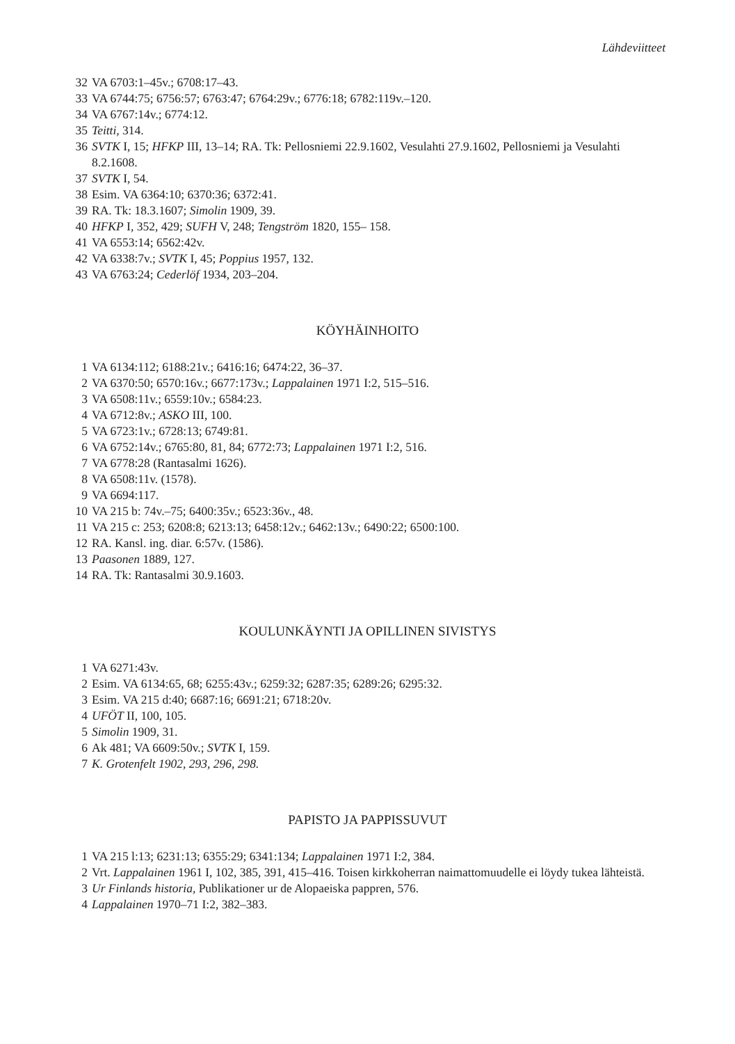Lähdeviitteet
32 VA 6703:1–45v.; 6708:17–43.
33 VA 6744:75; 6756:57; 6763:47; 6764:29v.; 6776:18; 6782:119v.–120.
34 VA 6767:14v.; 6774:12.
35 Teitti, 314.
36 SVTK I, 15; HFKP III, 13–14; RA. Tk: Pellosniemi 22.9.1602, Vesulahti 27.9.1602, Pellosniemi ja Vesulahti 8.2.1608.
37 SVTK I, 54.
38 Esim. VA 6364:10; 6370:36; 6372:41.
39 RA. Tk: 18.3.1607; Simolin 1909, 39.
40 HFKP I, 352, 429; SUFH V, 248; Tengström 1820, 155– 158.
41 VA 6553:14; 6562:42v.
42 VA 6338:7v.; SVTK I, 45; Poppius 1957, 132.
43 VA 6763:24; Cederlöf 1934, 203–204.
KÖYHÄINHOITO
1 VA 6134:112; 6188:21v.; 6416:16; 6474:22, 36–37.
2 VA 6370:50; 6570:16v.; 6677:173v.; Lappalainen 1971 I:2, 515–516.
3 VA 6508:11v.; 6559:10v.; 6584:23.
4 VA 6712:8v.; ASKO III, 100.
5 VA 6723:1v.; 6728:13; 6749:81.
6 VA 6752:14v.; 6765:80, 81, 84; 6772:73; Lappalainen 1971 I:2, 516.
7 VA 6778:28 (Rantasalmi 1626).
8 VA 6508:11v. (1578).
9 VA 6694:117.
10 VA 215 b: 74v.–75; 6400:35v.; 6523:36v., 48.
11 VA 215 c: 253; 6208:8; 6213:13; 6458:12v.; 6462:13v.; 6490:22; 6500:100.
12 RA. Kansl. ing. diar. 6:57v. (1586).
13 Paasonen 1889, 127.
14 RA. Tk: Rantasalmi 30.9.1603.
KOULUNKÄYNTI JA OPILLINEN SIVISTYS
1 VA 6271:43v.
2 Esim. VA 6134:65, 68; 6255:43v.; 6259:32; 6287:35; 6289:26; 6295:32.
3 Esim. VA 215 d:40; 6687:16; 6691:21; 6718:20v.
4 UFÖT II, 100, 105.
5 Simolin 1909, 31.
6 Ak 481; VA 6609:50v.; SVTK I, 159.
7 K. Grotenfelt 1902, 293, 296, 298.
PAPISTO JA PAPPISSUVUT
1 VA 215 l:13; 6231:13; 6355:29; 6341:134; Lappalainen 1971 I:2, 384.
2 Vrt. Lappalainen 1961 I, 102, 385, 391, 415–416. Toisen kirkkoherran naimattomuudelle ei löydy tukea lähteistä.
3 Ur Finlands historia, Publikationer ur de Alopaeiska pappren, 576.
4 Lappalainen 1970–71 I:2, 382–383.